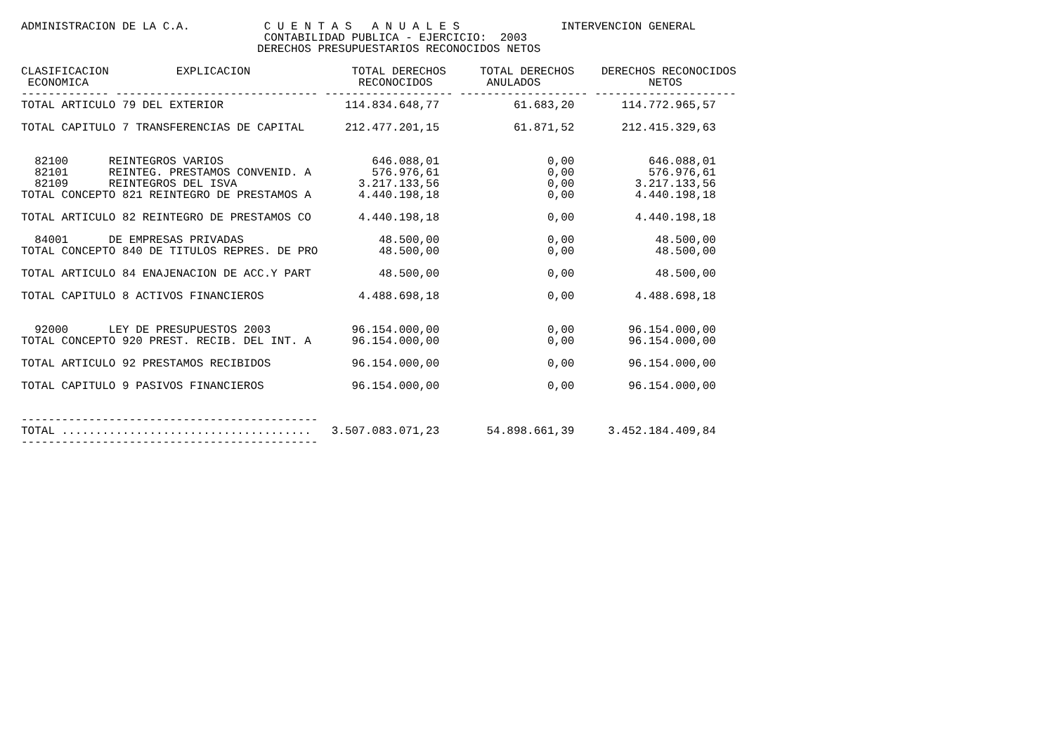ADMINISTRACION DE LA C.A.           C U E N T A S   A N U A L E S               INTERVENCION GENERAL
                                    CONTABILIDAD PUBLICA - EJERCICIO:  2003
                                   DERECHOS PRESUPUESTARIOS RECONOCIDOS NETOS

CLASIFICACION          EXPLICACION               TOTAL DERECHOS     TOTAL DERECHOS    DERECHOS RECONOCIDOS
 ECONOMICA                                        RECONOCIDOS        ANULADOS                NETOS
------------- ------------------------------ ------------------- ------------------- ---------------------
TOTAL ARTICULO 79 DEL EXTERIOR                  114.834.648,77           61.683,20       114.772.965,57

TOTAL CAPITULO 7 TRANSFERENCIAS DE CAPITAL      212.477.201,15           61.871,52       212.415.329,63


  82100      REINTEGROS VARIOS                      646.088,01                0,00           646.088,01
  82101      REINTEG. PRESTAMOS CONVENID. A         576.976,61                0,00           576.976,61
  82109      REINTEGROS DEL ISVA                  3.217.133,56                0,00         3.217.133,56
TOTAL CONCEPTO 821 REINTEGRO DE PRESTAMOS A       4.440.198,18                0,00         4.440.198,18

TOTAL ARTICULO 82 REINTEGRO DE PRESTAMOS CO       4.440.198,18                0,00         4.440.198,18

  84001      DE EMPRESAS PRIVADAS                    48.500,00                0,00            48.500,00
TOTAL CONCEPTO 840 DE TITULOS REPRES. DE PRO         48.500,00                0,00            48.500,00

TOTAL ARTICULO 84 ENAJENACION DE ACC.Y PART          48.500,00                0,00            48.500,00

TOTAL CAPITULO 8 ACTIVOS FINANCIEROS              4.488.698,18                0,00         4.488.698,18


  92000      LEY DE PRESUPUESTOS 2003            96.154.000,00                0,00        96.154.000,00
TOTAL CONCEPTO 920 PREST. RECIB. DEL INT. A      96.154.000,00                0,00        96.154.000,00

TOTAL ARTICULO 92 PRESTAMOS RECIBIDOS            96.154.000,00                0,00        96.154.000,00

TOTAL CAPITULO 9 PASIVOS FINANCIEROS             96.154.000,00                0,00        96.154.000,00


--------------------------------------------
TOTAL .....................................   3.507.083.071,23       54.898.661,39     3.452.184.409,84
--------------------------------------------